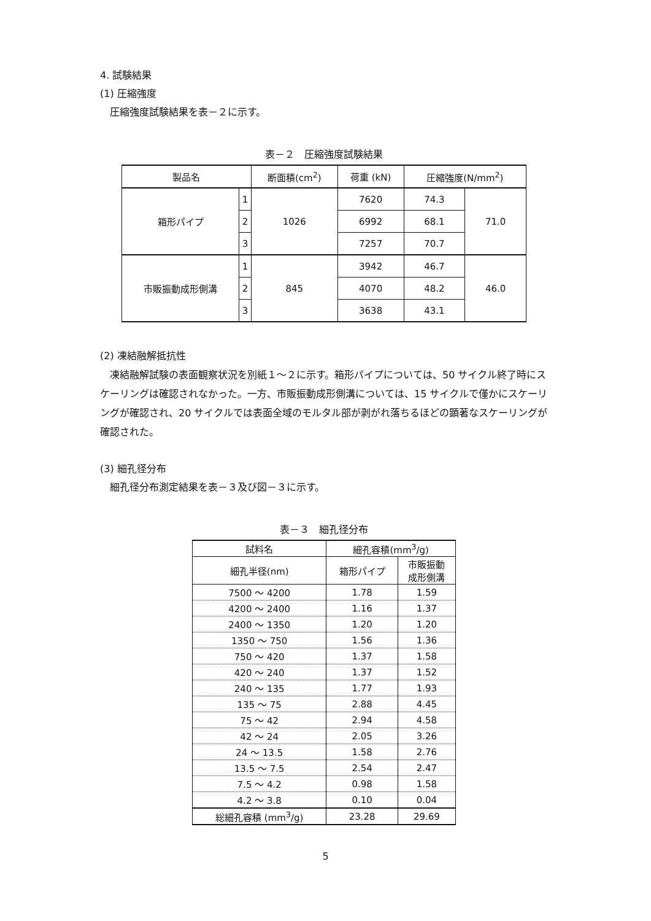4. 試験結果
(1) 圧縮強度
圧縮強度試験結果を表－２に示す。
表－２　圧縮強度試験結果
| 製品名 | | 断面積(cm<sup>2</sup>) | 荷重 (kN) | 圧縮強度(N/mm<sup>2</sup>) | |
| --- | --- | --- | --- | --- | --- |
| 箱形パイプ | 1 | 1026 | 7620 | 74.3 | 71.0 |
| | 2 | | 6992 | 68.1 | |
| | 3 | | 7257 | 70.7 | |
| 市販振動成形側溝 | 1 | 845 | 3942 | 46.7 | 46.0 |
| | 2 | | 4070 | 48.2 | |
| | 3 | | 3638 | 43.1 | |
(2) 凍結融解抵抗性
凍結融解試験の表面観察状況を別紙１～２に示す。箱形パイプについては、50 サイクル終了時にスケーリングは確認されなかった。一方、市販振動成形側溝については、15 サイクルで僅かにスケーリングが確認され、20 サイクルでは表面全域のモルタル部が剥がれ落ちるほどの顕著なスケーリングが確認された。
(3) 細孔径分布
細孔径分布測定結果を表－３及び図－３に示す。
表－３　細孔径分布
| 試料名 | 細孔容積(mm<sup>3</sup>/g) | |
| --- | --- | --- |
| 細孔半径(nm) | 箱形パイプ | 市販振動 成形側溝 |
| 7500 ～ 4200 | 1.78 | 1.59 |
| 4200 ～ 2400 | 1.16 | 1.37 |
| 2400 ～ 1350 | 1.20 | 1.20 |
| 1350 ～ 750 | 1.56 | 1.36 |
| 750 ～ 420 | 1.37 | 1.58 |
| 420 ～ 240 | 1.37 | 1.52 |
| 240 ～ 135 | 1.77 | 1.93 |
| 135 ～ 75 | 2.88 | 4.45 |
| 75 ～ 42 | 2.94 | 4.58 |
| 42 ～ 24 | 2.05 | 3.26 |
| 24 ～ 13.5 | 1.58 | 2.76 |
| 13.5 ～ 7.5 | 2.54 | 2.47 |
| 7.5 ～ 4.2 | 0.98 | 1.58 |
| 4.2 ～ 3.8 | 0.10 | 0.04 |
| 総細孔容積 (mm<sup>3</sup>/g) | 23.28 | 29.69 |
5